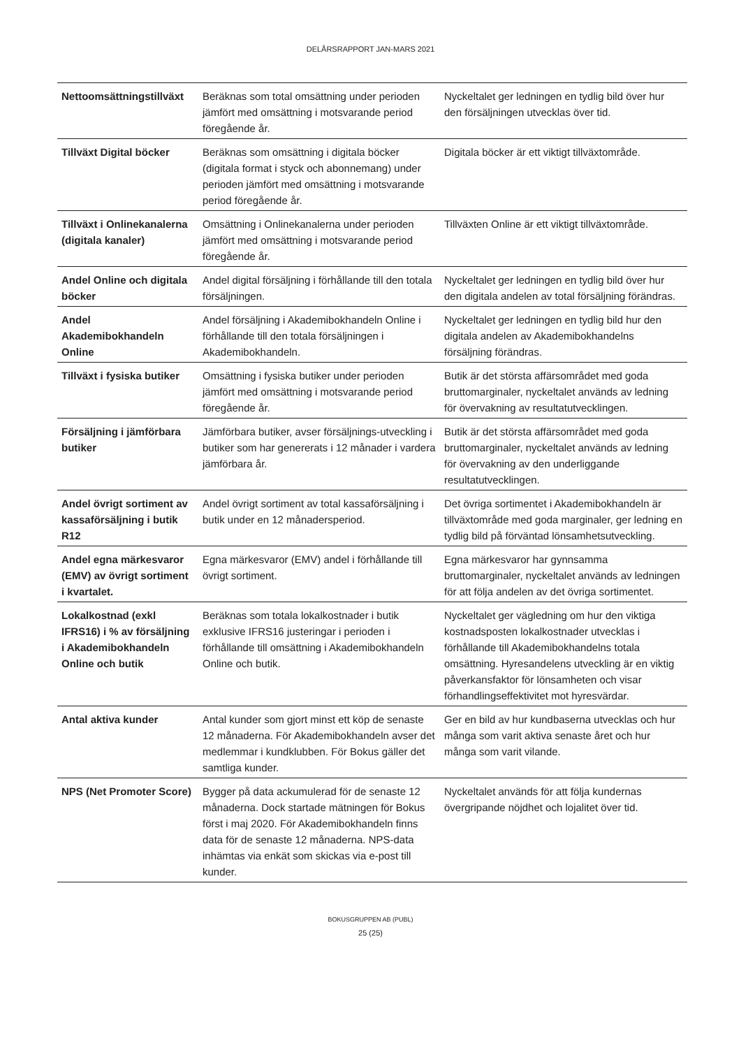DELÅRSRAPPORT JAN-MARS 2021
| Nettoomsättningstillväxt | Beräknas som total omsättning under perioden jämfört med omsättning i motsvarande period föregående år. | Nyckeltalet ger ledningen en tydlig bild över hur den försäljningen utvecklas över tid. |
| Tillväxt Digital böcker | Beräknas som omsättning i digitala böcker (digitala format i styck och abonnemang) under perioden jämfört med omsättning i motsvarande period föregående år. | Digitala böcker är ett viktigt tillväxtområde. |
| Tillväxt i Onlinekanalerna (digitala kanaler) | Omsättning i Onlinekanalerna under perioden jämfört med omsättning i motsvarande period föregående år. | Tillväxten Online är ett viktigt tillväxtområde. |
| Andel Online och digitala böcker | Andel digital försäljning i förhållande till den totala försäljningen. | Nyckeltalet ger ledningen en tydlig bild över hur den digitala andelen av total försäljning förändras. |
| Andel Akademibokhandeln Online | Andel försäljning i Akademibokhandeln Online i förhållande till den totala försäljningen i Akademibokhandeln. | Nyckeltalet ger ledningen en tydlig bild hur den digitala andelen av Akademibokhandelns försäljning förändras. |
| Tillväxt i fysiska butiker | Omsättning i fysiska butiker under perioden jämfört med omsättning i motsvarande period föregående år. | Butik är det största affärsområdet med goda bruttomarginaler, nyckeltalet används av ledning för övervakning av resultatutvecklingen. |
| Försäljning i jämförbara butiker | Jämförbara butiker, avser försäljnings-utveckling i butiker som har genererats i 12 månader i vardera jämförbara år. | Butik är det största affärsområdet med goda bruttomarginaler, nyckeltalet används av ledning för övervakning av den underliggande resultatutvecklingen. |
| Andel övrigt sortiment av kassaförsäljning i butik R12 | Andel övrigt sortiment av total kassaförsäljning i butik under en 12 månadersperiod. | Det övriga sortimentet i Akademibokhandeln är tillväxtområde med goda marginaler, ger ledning en tydlig bild på förväntad lönsamhetsutveckling. |
| Andel egna märkesvaror (EMV) av övrigt sortiment i kvartalet. | Egna märkesvaror (EMV) andel i förhållande till övrigt sortiment. | Egna märkesvaror har gynnsamma bruttomarginaler, nyckeltalet används av ledningen för att följa andelen av det övriga sortimentet. |
| Lokalkostnad (exkl IFRS16) i % av försäljning i Akademibokhandeln Online och butik | Beräknas som totala lokalkostnader i butik exklusive IFRS16 justeringar i perioden i förhållande till omsättning i Akademibokhandeln Online och butik. | Nyckeltalet ger vägledning om hur den viktiga kostnadsposten lokalkostnader utvecklas i förhållande till Akademibokhandelns totala omsättning. Hyresandelens utveckling är en viktig påverkansfaktor för lönsamheten och visar förhandlingseffektivitet mot hyresvärdar. |
| Antal aktiva kunder | Antal kunder som gjort minst ett köp de senaste 12 månaderna. För Akademibokhandeln avser det medlemmar i kundklubben. För Bokus gäller det samtliga kunder. | Ger en bild av hur kundbaserna utvecklas och hur många som varit aktiva senaste året och hur många som varit vilande. |
| NPS (Net Promoter Score) | Bygger på data ackumulerad för de senaste 12 månaderna. Dock startade mätningen för Bokus först i maj 2020. För Akademibokhandeln finns data för de senaste 12 månaderna. NPS-data inhämtas via enkät som skickas via e-post till kunder. | Nyckeltalet används för att följa kundernas övergripande nöjdhet och lojalitet över tid. |
BOKUSGRUPPEN AB (PUBL)
25 (25)